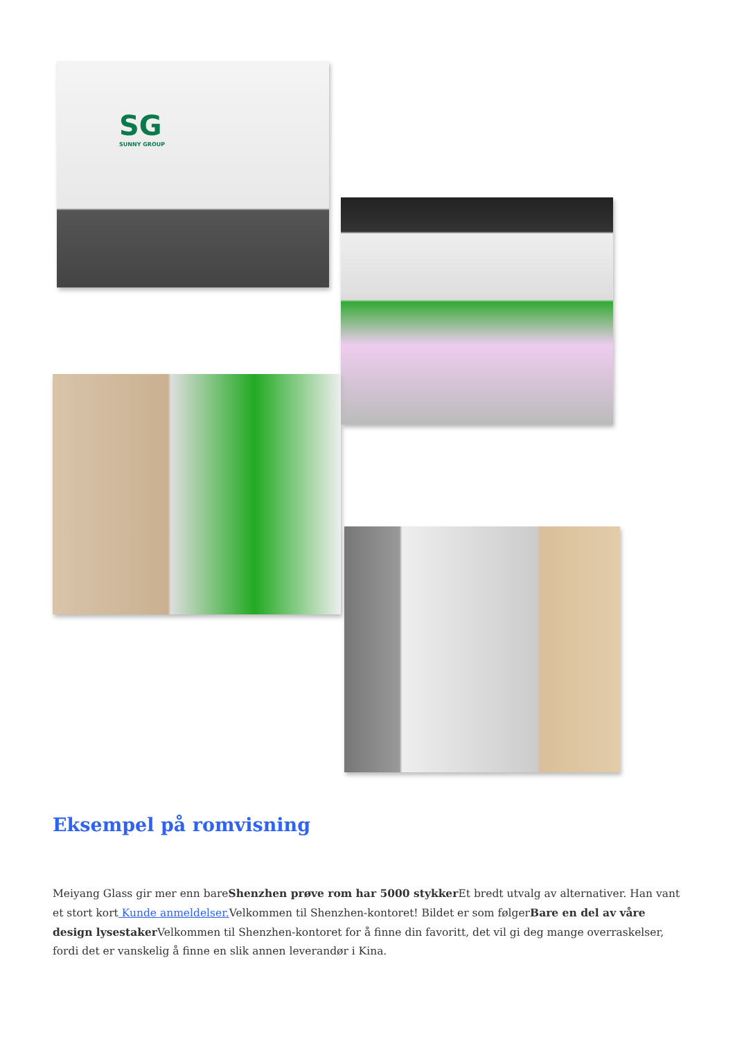SG
SUNNY GROUP
Eksempel på romvisning
Meiyang Glass gir mer enn bareShenzhen prøve rom har 5000 stykker Et bredt utvalg av alternativer. Han vant et stort kort Kunde anmeldelser. Velkommen til Shenzhen-kontoret! Bildet er som følgerBare en del av våre design lysestaker Velkommen til Shenzhen-kontoret for å finne din favoritt, det vil gi deg mange overraskelser, fordi det er vanskelig å finne en slik annen leverandør i Kina.